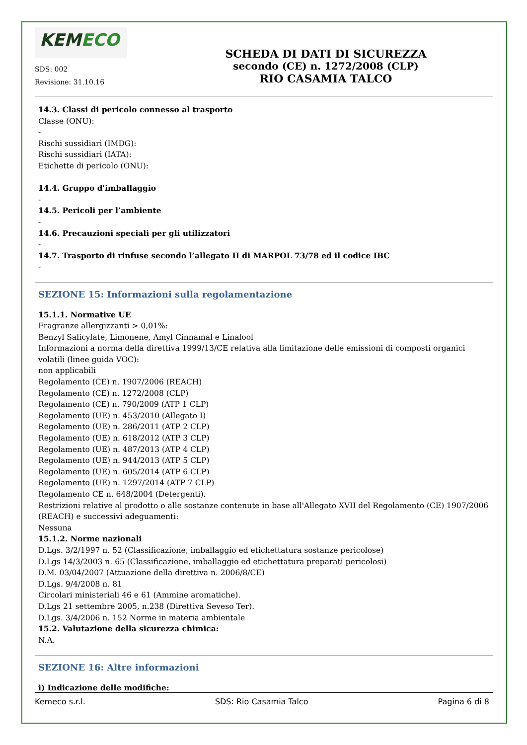KEMECO
SDS: 002
Revisione: 31.10.16
SCHEDA DI DATI DI SICUREZZA
secondo (CE) n. 1272/2008 (CLP)
RIO CASAMIA TALCO
14.3. Classi di pericolo connesso al trasporto
Classe (ONU):
-
Rischi sussidiari (IMDG):
Rischi sussidiari (IATA):
Etichette di pericolo (ONU):
14.4. Gruppo d'imballaggio
-
14.5. Pericoli per l’ambiente
-
14.6. Precauzioni speciali per gli utilizzatori
-
14.7. Trasporto di rinfuse secondo l’allegato II di MARPOL 73/78 ed il codice IBC
-
SEZIONE 15: Informazioni sulla regolamentazione
15.1.1. Normative UE
Fragranze allergizzanti > 0,01%:
Benzyl Salicylate, Limonene, Amyl Cinnamal e Linalool
Informazioni a norma della direttiva 1999/13/CE relativa alla limitazione delle emissioni di composti organici volatili (linee guida VOC):
non applicabili
Regolamento (CE) n. 1907/2006 (REACH)
Regolamento (CE) n. 1272/2008 (CLP)
Regolamento (CE) n. 790/2009 (ATP 1 CLP)
Regolamento (UE) n. 453/2010 (Allegato I)
Regolamento (UE) n. 286/2011 (ATP 2 CLP)
Regolamento (UE) n. 618/2012 (ATP 3 CLP)
Regolamento (UE) n. 487/2013 (ATP 4 CLP)
Regolamento (UE) n. 944/2013 (ATP 5 CLP)
Regolamento (UE) n. 605/2014 (ATP 6 CLP)
Regolamento (UE) n. 1297/2014 (ATP 7 CLP)
Regolamento CE n. 648/2004 (Detergenti).
Restrizioni relative al prodotto o alle sostanze contenute in base all'Allegato XVII del Regolamento (CE) 1907/2006 (REACH) e successivi adeguamenti:
Nessuna
15.1.2. Norme nazionali
D.Lgs. 3/2/1997 n. 52 (Classificazione, imballaggio ed etichettatura sostanze pericolose)
D.Lgs 14/3/2003 n. 65 (Classificazione, imballaggio ed etichettatura preparati pericolosi)
D.M. 03/04/2007 (Attuazione della direttiva n. 2006/8/CE)
D.Lgs. 9/4/2008 n. 81
Circolari ministeriali 46 e 61 (Ammine aromatiche).
D.Lgs 21 settembre 2005, n.238 (Direttiva Seveso Ter).
D.Lgs. 3/4/2006 n. 152 Norme in materia ambientale
15.2. Valutazione della sicurezza chimica:
N.A.
SEZIONE 16: Altre informazioni
i) Indicazione delle modifiche:
Kemeco s.r.l. SDS: Rio Casamia Talco Pagina 6 di 8